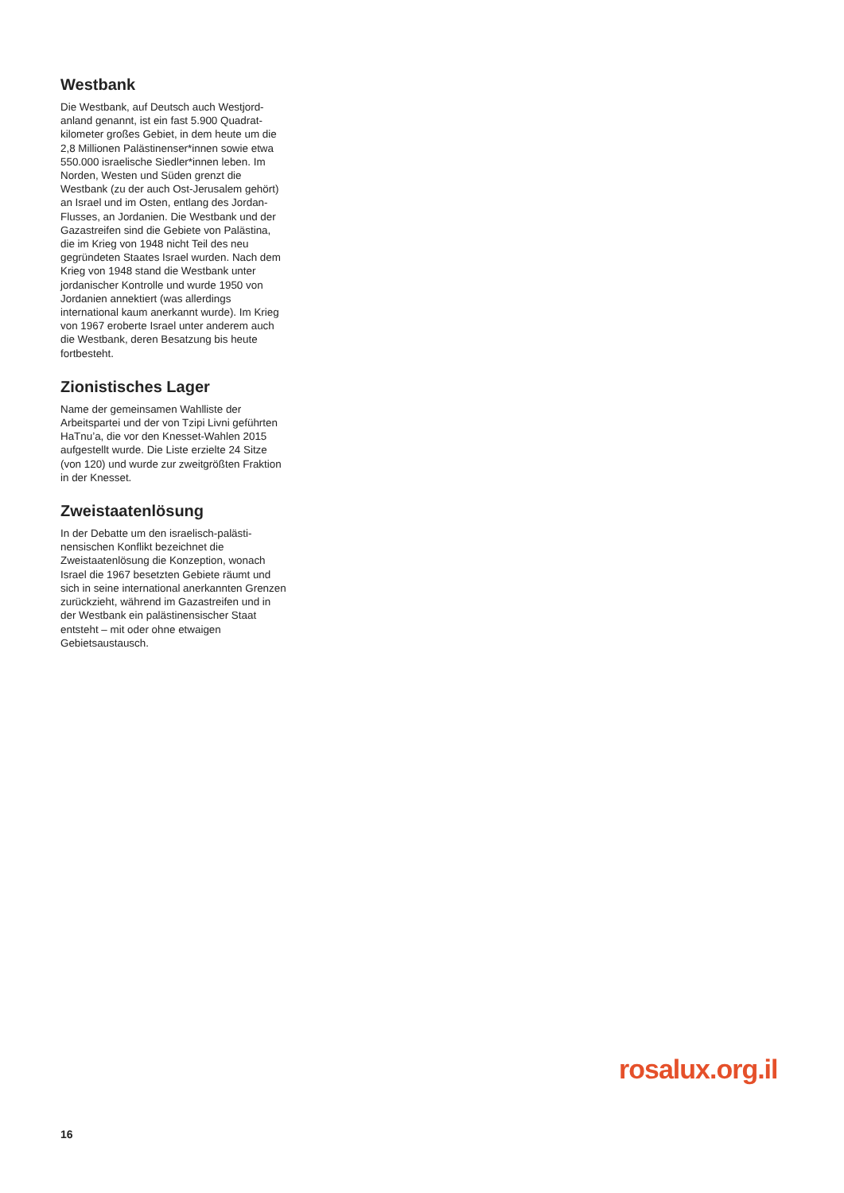Westbank
Die Westbank, auf Deutsch auch Westjord­anland genannt, ist ein fast 5.900 Quadrat­kilometer großes Gebiet, in dem heute um die 2,8 Millionen Palästinenser*innen sowie etwa 550.000 israelische Siedler*innen leben. Im Norden, Westen und Süden grenzt die Westbank (zu der auch Ost-Jeru­salem gehört) an Israel und im Osten, entlang des Jordan-Flusses, an Jordanien. Die Westbank und der Gazastreifen sind die Gebiete von Palästina, die im Krieg von 1948 nicht Teil des neu gegründeten Staates Israel wurden. Nach dem Krieg von 1948 stand die Westbank unter jordani­scher Kontrolle und wurde 1950 von Jordanien annektiert (was allerdings international kaum anerkannt wurde). Im Krieg von 1967 eroberte Israel unter anderem auch die Westbank, deren Besatzung bis heute fortbesteht.
Zionistisches Lager
Name der gemeinsamen Wahlliste der Arbeitspartei und der von Tzipi Livni geführten HaTnu’a, die vor den Knesset-Wahlen 2015 aufgestellt wurde. Die Liste erzielte 24 Sitze (von 120) und wurde zur zweitgrößten Fraktion in der Knesset.
Zweistaatenlösung
In der Debatte um den israelisch-palästi­nensischen Konflikt bezeichnet die Zweistaatenlösung die Konzeption, wonach Israel die 1967 besetzten Gebiete räumt und sich in seine international anerkannten Grenzen zurückzieht, während im Gazast­reifen und in der Westbank ein palästinen­sischer Staat entsteht – mit oder ohne etwaigen Gebietsaustausch.
rosalux.org.il
16